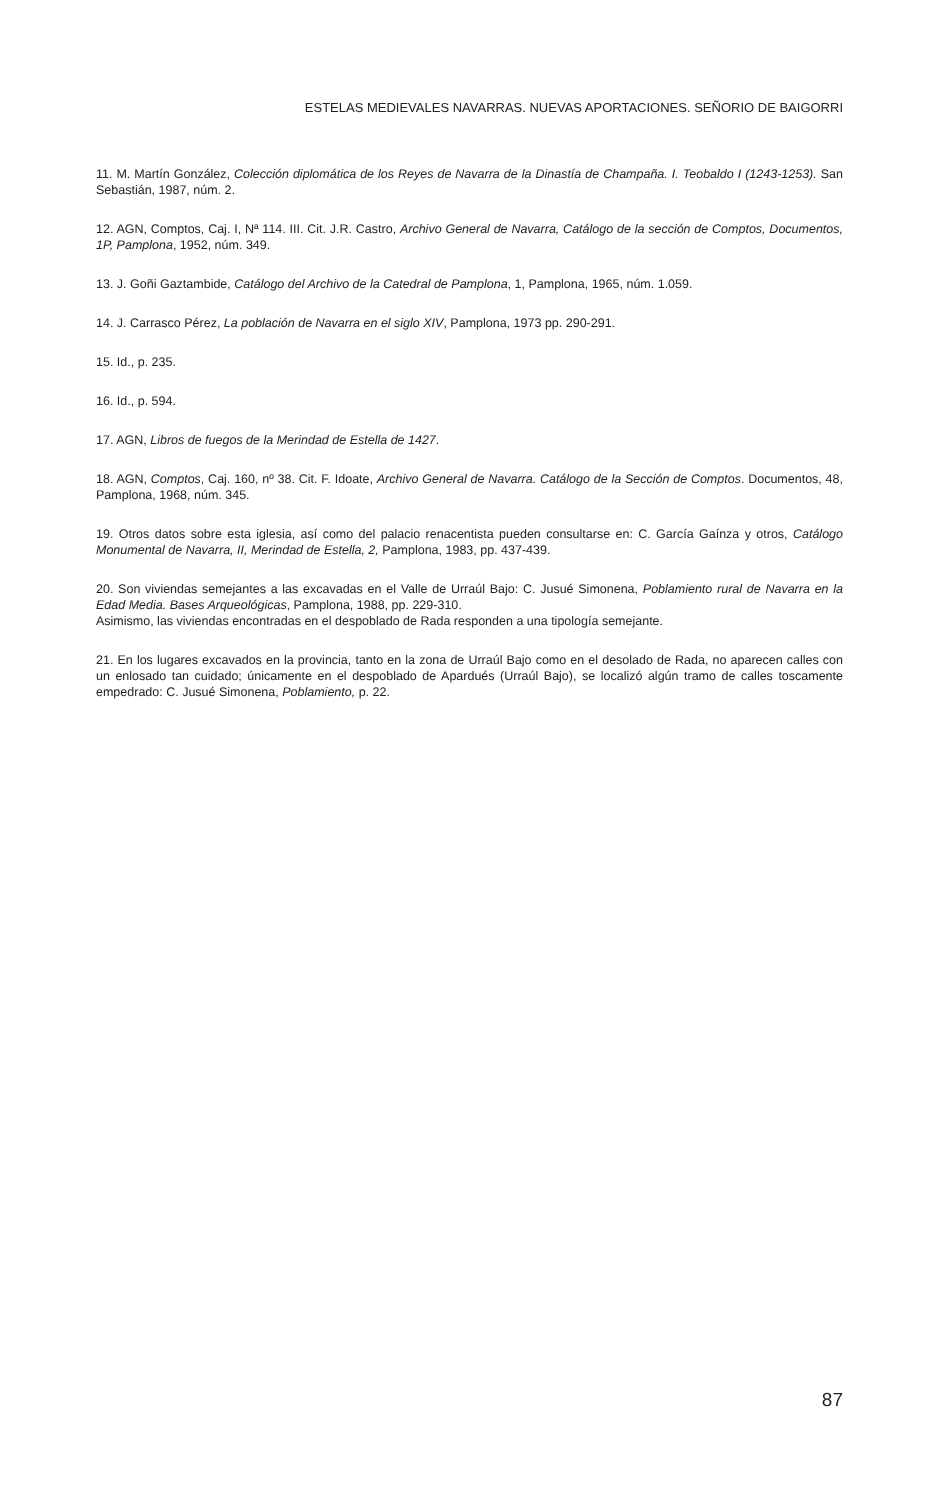ESTELAS MEDIEVALES NAVARRAS. NUEVAS APORTACIONES. SEÑORIO DE BAIGORRI
11. M. Martín González, Colección diplomática de los Reyes de Navarra de la Dinastía de Champaña. I. Teobaldo I (1243-1253). San Sebastián, 1987, núm. 2.
12. AGN, Comptos, Caj. I, Nª 114. III. Cit. J.R. Castro, Archivo General de Navarra, Catálogo de la sección de Comptos, Documentos, 1P, Pamplona, 1952, núm. 349.
13. J. Goñi Gaztambide, Catálogo del Archivo de la Catedral de Pamplona, 1, Pamplona, 1965, núm. 1.059.
14. J. Carrasco Pérez, La población de Navarra en el siglo XIV, Pamplona, 1973 pp. 290-291.
15. Id., p. 235.
16. Id., p. 594.
17. AGN, Libros de fuegos de la Merindad de Estella de 1427.
18. AGN, Comptos, Caj. 160, nº 38. Cit. F. Idoate, Archivo General de Navarra. Catálogo de la Sección de Comptos. Documentos, 48, Pamplona, 1968, núm. 345.
19. Otros datos sobre esta iglesia, así como del palacio renacentista pueden consultarse en: C. García Gaínza y otros, Catálogo Monumental de Navarra, II, Merindad de Estella, 2, Pamplona, 1983, pp. 437-439.
20. Son viviendas semejantes a las excavadas en el Valle de Urraúl Bajo: C. Jusué Simonena, Poblamiento rural de Navarra en la Edad Media. Bases Arqueológicas, Pamplona, 1988, pp. 229-310.
Asimismo, las viviendas encontradas en el despoblado de Rada responden a una tipología semejante.
21. En los lugares excavados en la provincia, tanto en la zona de Urraúl Bajo como en el desolado de Rada, no aparecen calles con un enlosado tan cuidado; únicamente en el despoblado de Apardués (Urraúl Bajo), se localizó algún tramo de calles toscamente empedrado: C. Jusué Simonena, Poblamiento, p. 22.
87